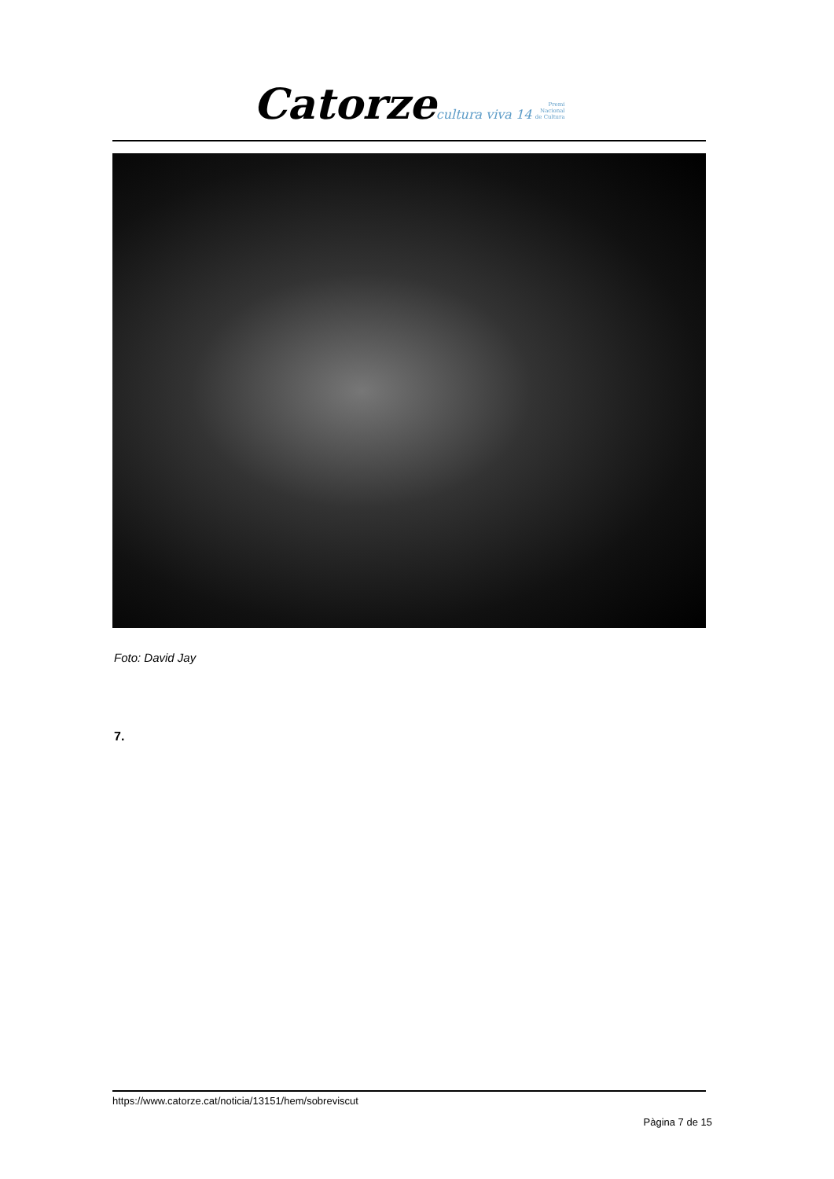Catorze cultura viva 14 Premi
Nacional
de Cultura
Foto: David Jay
7.
https://www.catorze.cat/noticia/13151/hem/sobreviscut
Pàgina 7 de 15